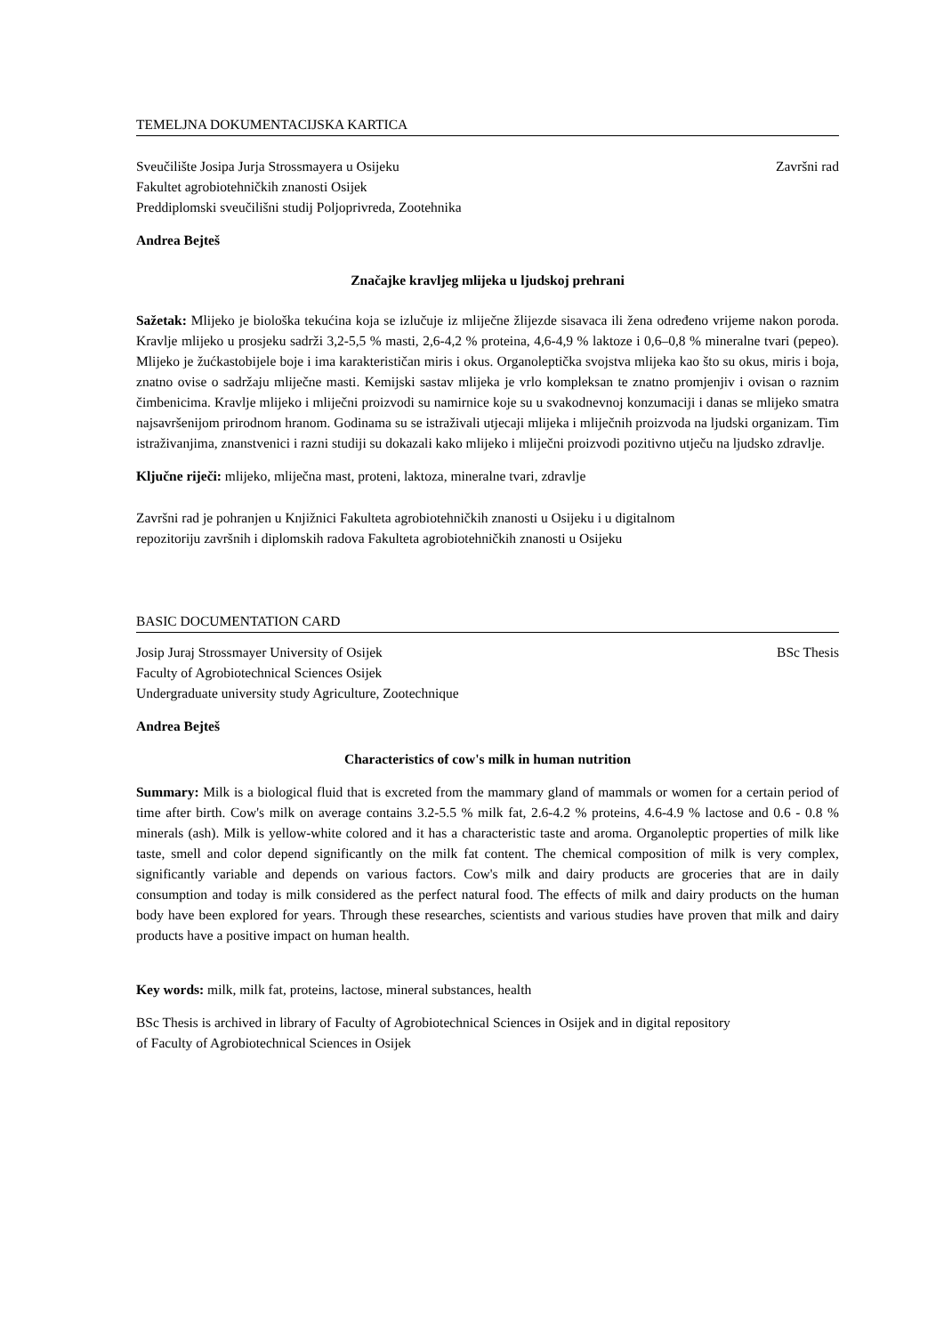TEMELJNA DOKUMENTACIJSKA KARTICA
Sveučilište Josipa Jurja Strossmayera u Osijeku Završni rad
Fakultet agrobiotehničkih znanosti Osijek
Preddiplomski sveučilišni studij Poljoprivreda, Zootehnika
Andrea Bejteš
Značajke kravljeg mlijeka u ljudskoj prehrani
Sažetak: Mlijeko je biološka tekućina koja se izlučuje iz mliječne žlijezde sisavaca ili žena određeno vrijeme nakon poroda. Kravlje mlijeko u prosjeku sadrži 3,2-5,5 % masti, 2,6-4,2 % proteina, 4,6-4,9 % laktoze i 0,6–0,8 % mineralne tvari (pepeo). Mlijeko je žućkastobijele boje i ima karakterističan miris i okus. Organoleptička svojstva mlijeka kao što su okus, miris i boja, znatno ovise o sadržaju mliječne masti. Kemijski sastav mlijeka je vrlo kompleksan te znatno promjenjiv i ovisan o raznim čimbenicima. Kravlje mlijeko i mliječni proizvodi su namirnice koje su u svakodnevnoj konzumaciji i danas se mlijeko smatra najsavršenijom prirodnom hranom. Godinama su se istraživali utjecaji mlijeka i mliječnih proizvoda na ljudski organizam. Tim istraživanjima, znanstvenici i razni studiji su dokazali kako mlijeko i mliječni proizvodi pozitivno utječu na ljudsko zdravlje.
Ključne riječi: mlijeko, mliječna mast, proteni, laktoza, mineralne tvari, zdravlje
Završni rad je pohranjen u Knjižnici Fakulteta agrobiotehničkih znanosti u Osijeku i u digitalnom
repozitoriju završnih i diplomskih radova Fakulteta agrobiotehničkih znanosti u Osijeku
BASIC DOCUMENTATION CARD
Josip Juraj Strossmayer University of Osijek BSc Thesis
Faculty of Agrobiotechnical Sciences Osijek
Undergraduate university study Agriculture, Zootechnique
Andrea Bejteš
Characteristics of cow's milk in human nutrition
Summary: Milk is a biological fluid that is excreted from the mammary gland of mammals or women for a certain period of time after birth. Cow's milk on average contains 3.2-5.5 % milk fat, 2.6-4.2 % proteins, 4.6-4.9 % lactose and 0.6 - 0.8 % minerals (ash). Milk is yellow-white colored and it has a characteristic taste and aroma. Organoleptic properties of milk like taste, smell and color depend significantly on the milk fat content. The chemical composition of milk is very complex, significantly variable and depends on various factors. Cow's milk and dairy products are groceries that are in daily consumption and today is milk considered as the perfect natural food. The effects of milk and dairy products on the human body have been explored for years. Through these researches, scientists and various studies have proven that milk and dairy products have a positive impact on human health.
Key words: milk, milk fat, proteins, lactose, mineral substances, health
BSc Thesis is archived in library of Faculty of Agrobiotechnical Sciences in Osijek and in digital repository
of Faculty of Agrobiotechnical Sciences in Osijek